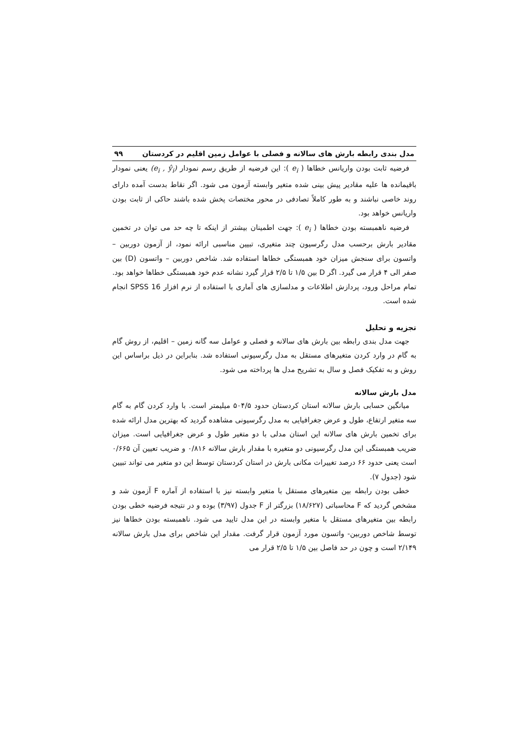مدل بندی رابطه بارش های سالانه و فصلی با عوامل زمین اقلیم در کردستان ۹۹
فرضیه ثابت بودن واریانس خطاها ( e<sub>i</sub> ): این فرضیه از طریق رسم نمودار (e<sub>i</sub> , ŷ<sub>i</sub>) یعنی نمودار باقیمانده ها علیه مقادیر پیش بینی شده متغیر وابسته آزمون می شود. اگر نقاط بدست آمده دارای روند خاصی نباشند و به طور کاملاً تصادفی در محور مختصات پخش شده باشند حاکی از ثابت بودن واریانس خواهد بود.
فرضیه ناهمبسته بودن خطاها ( e<sub>i</sub> ): جهت اطمینان بیشتر از اینکه تا چه حد می توان در تخمین مقادیر بارش برحسب مدل رگرسیون چند متغیری، تبیین مناسبی ارائه نمود، از آزمون دوربین – واتسون برای سنجش میزان خود همبستگی خطاها استفاده شد. شاخص دوربین – واتسون (D) بین صفر الی ۴ قرار می گیرد. اگر D بین ۱/۵ تا ۲/۵ قرار گیرد نشانه عدم خود همبستگی خطاها خواهد بود.
تمام مراحل ورود، پردازش اطلاعات و مدلسازی های آماری با استفاده از نرم افزار SPSS 16 انجام شده است.
تجزیه و تحلیل
جهت مدل بندی رابطه بین بارش های سالانه و فصلی و عوامل سه گانه زمین – اقلیم، از روش گام به گام در وارد کردن متغیرهای مستقل به مدل رگرسیونی استفاده شد. بنابراین در ذیل براساس این روش و به تفکیک فصل و سال به تشریح مدل ها پرداخته می شود.
مدل بارش سالانه
میانگین حسابی بارش سالانه استان کردستان حدود ۵۰۴/۵ میلیمتر است. با وارد کردن گام به گام سه متغیر ارتفاع، طول و عرض جغرافیایی به مدل رگرسیونی مشاهده گردید که بهترین مدل ارائه شده برای تخمین بارش های سالانه این استان مدلی با دو متغیر طول و عرض جغرافیایی است. میزان ضریب همبستگی این مدل رگرسیونی دو متغیره با مقدار بارش سالانه ۰/۸۱۶ و ضریب تعیین آن ۰/۶۶۵ است یعنی حدود ۶۶ درصد تغییرات مکانی بارش در استان کردستان توسط این دو متغیر می تواند تبیین شود (جدول ۷).
خطی بودن رابطه بین متغیرهای مستقل با متغیر وابسته نیز با استفاده از آماره F آزمون شد و مشخص گردید که F محاسباتی (۱۸/۶۲۷) بزرگتر از F جدول (۳/۹۷) بوده و در نتیجه فرضیه خطی بودن رابطه بین متغیرهای مستقل با متغیر وابسته در این مدل تایید می شود. ناهمبسته بودن خطاها نیز توسط شاخص دوربین- واتسون مورد آزمون قرار گرفت. مقدار این شاخص برای مدل بارش سالانه ۲/۱۴۹ است و چون در حد فاصل بین ۱/۵ تا ۲/۵ قرار می